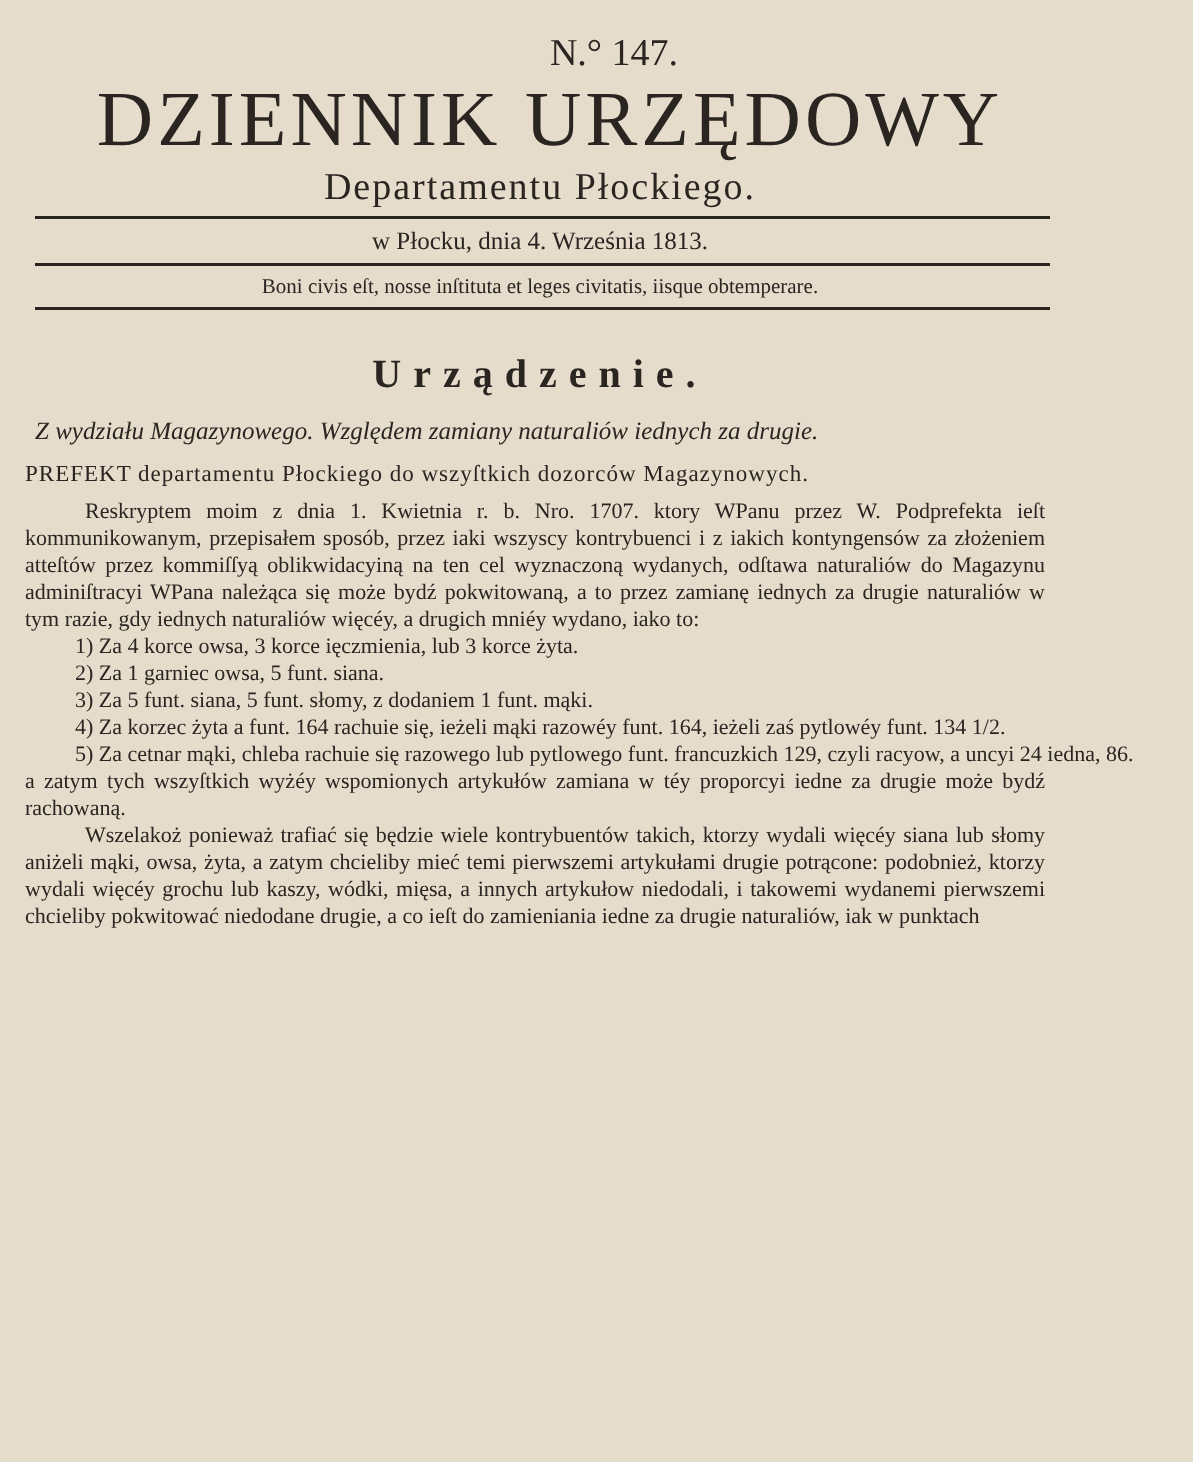N.° 147.
DZIENNIK URZĘDOWY
Departamentu Płockiego.
w Płocku, dnia 4. Września 1813.
Boni civis eſt, nosse inſtituta et leges civitatis, iisque obtemperare.
Urządzenie.
Z wydziału Magazynowego. Względem zamiany naturaliów iednych za drugie.
PREFEKT departamentu Płockiego do wszyſtkich dozorców Magazynowych.
Reskryptem moim z dnia 1. Kwietnia r. b. Nro. 1707. ktory WPanu przez W. Podprefekta ieſt kommunikowanym, przepisałem sposób, przez iaki wszyscy kontrybuenci i z iakich kontyngensów za złożeniem atteſtów przez kommiſſyą oblikwidacyiną na ten cel wyznaczoną wydanych, odſtawa naturaliów do Magazynu adminiſtracyi WPana należąca się może bydź pokwitowaną, a to przez zamianę iednych za drugie naturaliów w tym razie, gdy iednych naturaliów więcéy, a drugich mniéy wydano, iako to:
1) Za 4 korce owsa, 3 korce ięczmienia, lub 3 korce żyta.
2) Za 1 garniec owsa, 5 funt. siana.
3) Za 5 funt. siana, 5 funt. słomy, z dodaniem 1 funt. mąki.
4) Za korzec żyta a funt. 164 rachuie się, ieżeli mąki razowéy funt. 164, ieżeli zaś pytlowéy funt. 134 1/2.
5) Za cetnar mąki, chleba rachuie się razowego lub pytlowego funt. francuzkich 129, czyli racyow, a uncyi 24 iedna, 86.
a zatym tych wszyſtkich wyżéy wspomionych artykułów zamiana w téy proporcyi iedne za drugie może bydź rachowaną.
Wszelakoż ponieważ trafiać się będzie wiele kontrybuentów takich, ktorzy wydali więcéy siana lub słomy aniżeli mąki, owsa, żyta, a zatym chcieliby mieć temi pierwszemi artykułami drugie potrącone: podobnież, ktorzy wydali więcéy grochu lub kaszy, wódki, mięsa, a innych artykułow niedodali, i takowemi wydanemi pierwszemi chcieliby pokwitować niedodane drugie, a co ieſt do zamieniania iedne za drugie naturaliów, iak w punktach